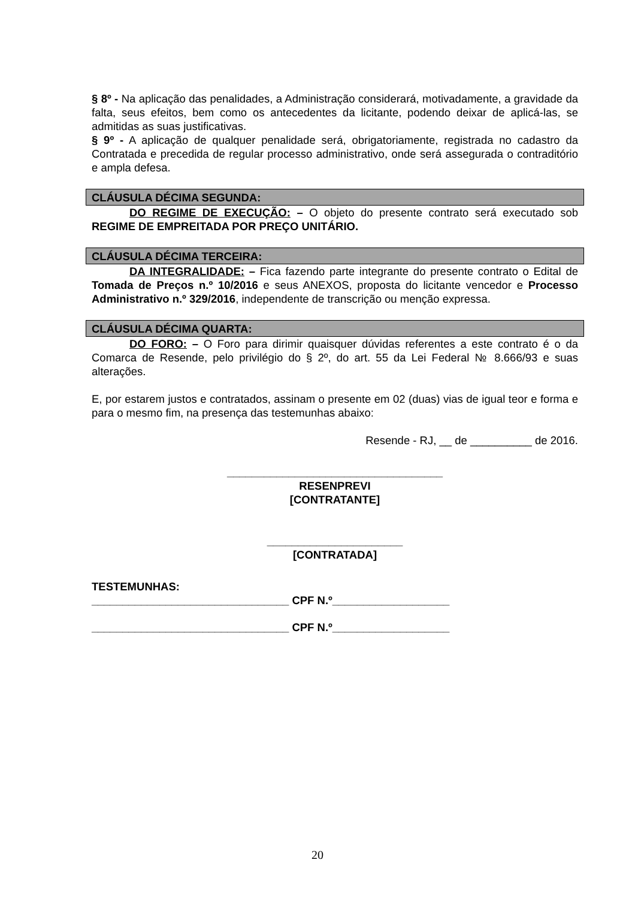§ 8º - Na aplicação das penalidades, a Administração considerará, motivadamente, a gravidade da falta, seus efeitos, bem como os antecedentes da licitante, podendo deixar de aplicá-las, se admitidas as suas justificativas.
§ 9º - A aplicação de qualquer penalidade será, obrigatoriamente, registrada no cadastro da Contratada e precedida de regular processo administrativo, onde será assegurada o contraditório e ampla defesa.
CLÁUSULA DÉCIMA SEGUNDA:
DO REGIME DE EXECUÇÃO: – O objeto do presente contrato será executado sob REGIME DE EMPREITADA POR PREÇO UNITÁRIO.
CLÁUSULA DÉCIMA TERCEIRA:
DA INTEGRALIDADE: – Fica fazendo parte integrante do presente contrato o Edital de Tomada de Preços n.º 10/2016 e seus ANEXOS, proposta do licitante vencedor e Processo Administrativo n.º 329/2016, independente de transcrição ou menção expressa.
CLÁUSULA DÉCIMA QUARTA:
DO FORO: – O Foro para dirimir quaisquer dúvidas referentes a este contrato é o da Comarca de Resende, pelo privilégio do § 2º, do art. 55 da Lei Federal № 8.666/93 e suas alterações.
E, por estarem justos e contratados, assinam o presente em 02 (duas) vias de igual teor e forma e para o mesmo fim, na presença das testemunhas abaixo:
Resende - RJ, __ de __________ de 2016.
___________________________________
RESENPREVI
[CONTRATANTE]
______________________
[CONTRATADA]
TESTEMUNHAS:
________________________________ CPF N.º___________________
________________________________ CPF N.º___________________
20